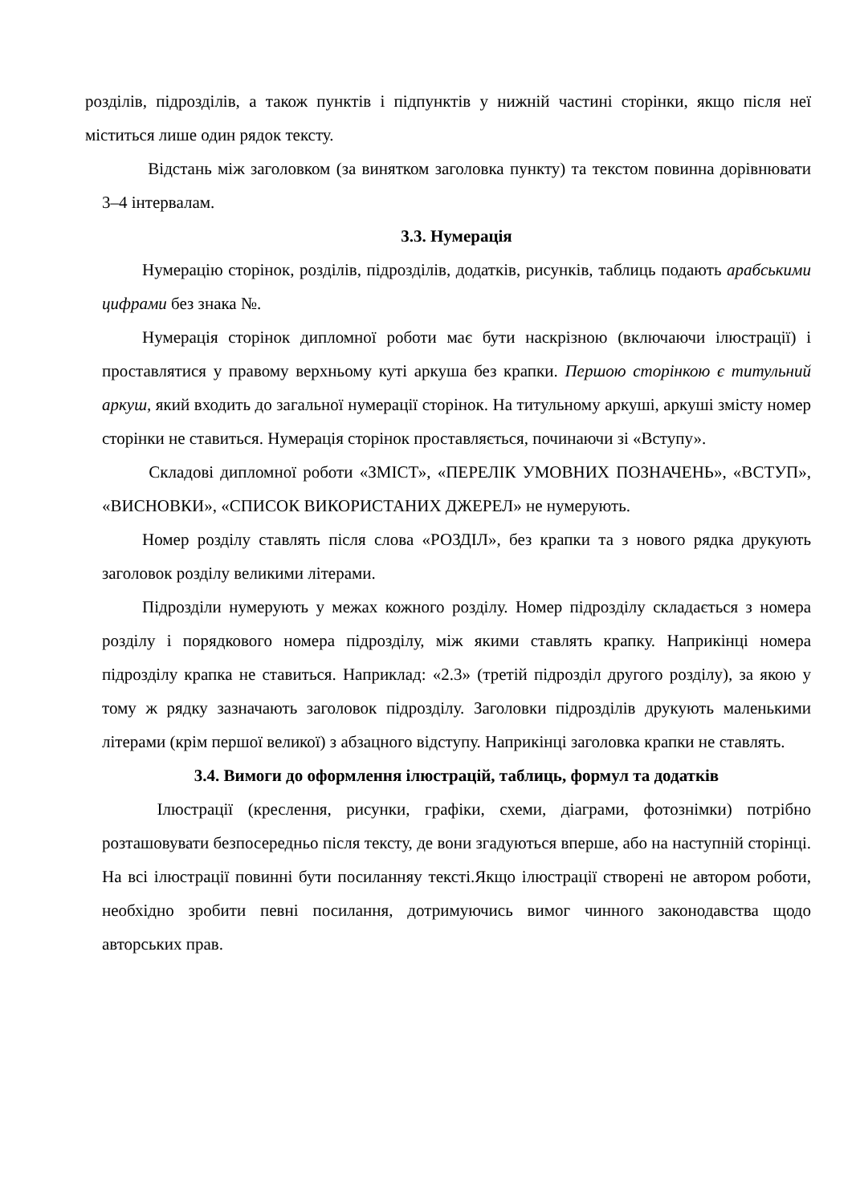розділів, підрозділів, а також пунктів і підпунктів у нижній частині сторінки, якщо після неї міститься лише один рядок тексту.
Відстань між заголовком (за винятком заголовка пункту) та текстом повинна дорівнювати 3–4 інтервалам.
3.3. Нумерація
Нумерацію сторінок, розділів, підрозділів, додатків, рисунків, таблиць подають арабськими цифрами без знака №.
Нумерація сторінок дипломної роботи має бути наскрізною (включаючи ілюстрації) і проставлятися у правому верхньому куті аркуша без крапки. Першою сторінкою є титульний аркуш, який входить до загальної нумерації сторінок. На титульному аркуші, аркуші змісту номер сторінки не ставиться. Нумерація сторінок проставляється, починаючи зі «Вступу».
Складові дипломної роботи «ЗМІСТ», «ПЕРЕЛІК УМОВНИХ ПОЗНАЧЕНЬ», «ВСТУП», «ВИСНОВКИ», «СПИСОК ВИКОРИСТАНИХ ДЖЕРЕЛ» не нумерують.
Номер розділу ставлять після слова «РОЗДІЛ», без крапки та з нового рядка друкують заголовок розділу великими літерами.
Підрозділи нумерують у межах кожного розділу. Номер підрозділу складається з номера розділу і порядкового номера підрозділу, між якими ставлять крапку. Наприкінці номера підрозділу крапка не ставиться. Наприклад: «2.3» (третій підрозділ другого розділу), за якою у тому ж рядку зазначають заголовок підрозділу. Заголовки підрозділів друкують маленькими літерами (крім першої великої) з абзацного відступу. Наприкінці заголовка крапки не ставлять.
3.4. Вимоги до оформлення ілюстрацій, таблиць, формул та додатків
Ілюстрації (креслення, рисунки, графіки, схеми, діаграми, фотознімки) потрібно розташовувати безпосередньо після тексту, де вони згадуються вперше, або на наступній сторінці. На всі ілюстрації повинні бути посиланняу тексті.Якщо ілюстрації створені не автором роботи, необхідно зробити певні посилання, дотримуючись вимог чинного законодавства щодо авторських прав.